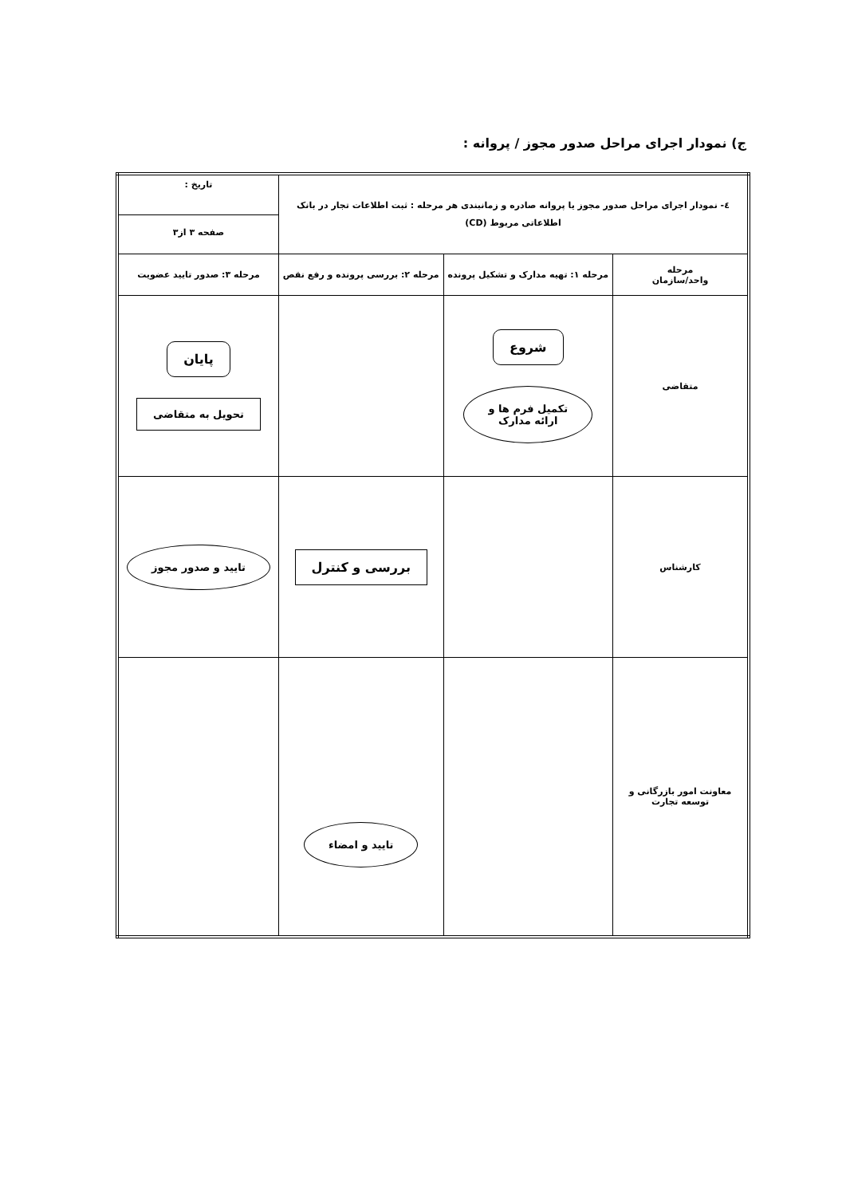ج) نمودار اجرای مراحل صدور مجوز / پروانه :
| ٤- نمودار اجرای مراحل صدور مجوز یا پروانه صادره و زمانبندی هر مرحله : ثبت اطلاعات تجار در بانک اطلاعاتی مربوط (CD) | | | تاریخ : صفحه ۳ از۳ |
| مرحله واحد/سازمان | مرحله ۱: تهیه مدارک و تشکیل پرونده | مرحله ۲: بررسی پرونده و رفع نقص | مرحله ۳: صدور تایید عضویت |
| متقاضی | شروع تکمیل فرم ها و ارائه مدارک | | پایان تحویل به متقاضی |
| کارشناس | | بررسی و کنترل | تایید و صدور مجوز |
| معاونت امور بازرگانی و توسعه تجارت | | تایید و امضاء | |